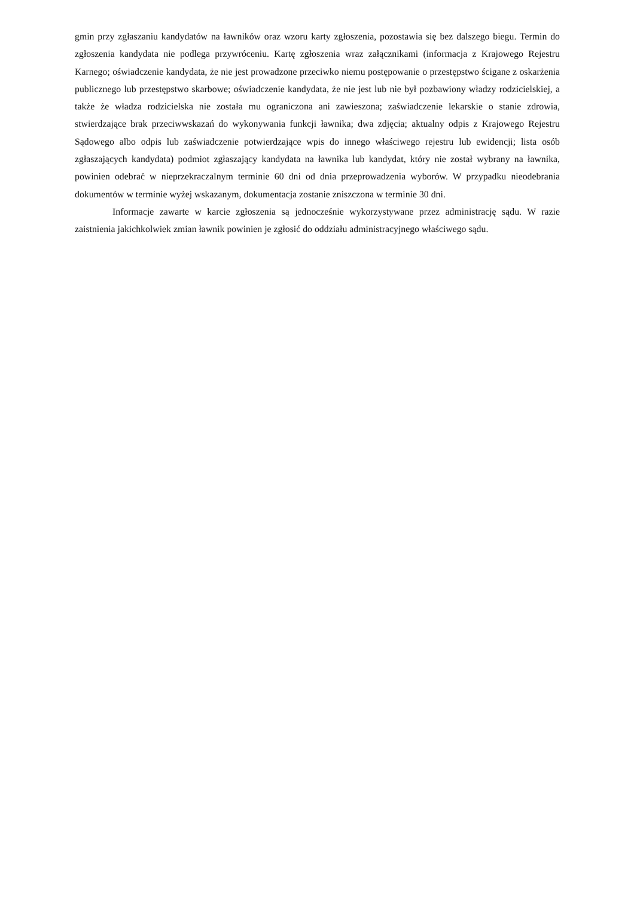gmin przy zgłaszaniu kandydatów na ławników oraz wzoru karty zgłoszenia, pozostawia się bez dalszego biegu. Termin do zgłoszenia kandydata nie podlega przywróceniu. Kartę zgłoszenia wraz załącznikami (informacja z Krajowego Rejestru Karnego; oświadczenie kandydata, że nie jest prowadzone przeciwko niemu postępowanie o przestępstwo ścigane z oskarżenia publicznego lub przestępstwo skarbowe; oświadczenie kandydata, że nie jest lub nie był pozbawiony władzy rodzicielskiej, a także że władza rodzicielska nie została mu ograniczona ani zawieszona; zaświadczenie lekarskie o stanie zdrowia, stwierdzające brak przeciwwskazań do wykonywania funkcji ławnika; dwa zdjęcia; aktualny odpis z Krajowego Rejestru Sądowego albo odpis lub zaświadczenie potwierdzające wpis do innego właściwego rejestru lub ewidencji; lista osób zgłaszających kandydata) podmiot zgłaszający kandydata na ławnika lub kandydat, który nie został wybrany na ławnika, powinien odebrać w nieprzekraczalnym terminie 60 dni od dnia przeprowadzenia wyborów. W przypadku nieodebrania dokumentów w terminie wyżej wskazanym, dokumentacja zostanie zniszczona w terminie 30 dni.
Informacje zawarte w karcie zgłoszenia są jednocześnie wykorzystywane przez administrację sądu. W razie zaistnienia jakichkolwiek zmian ławnik powinien je zgłosić do oddziału administracyjnego właściwego sądu.